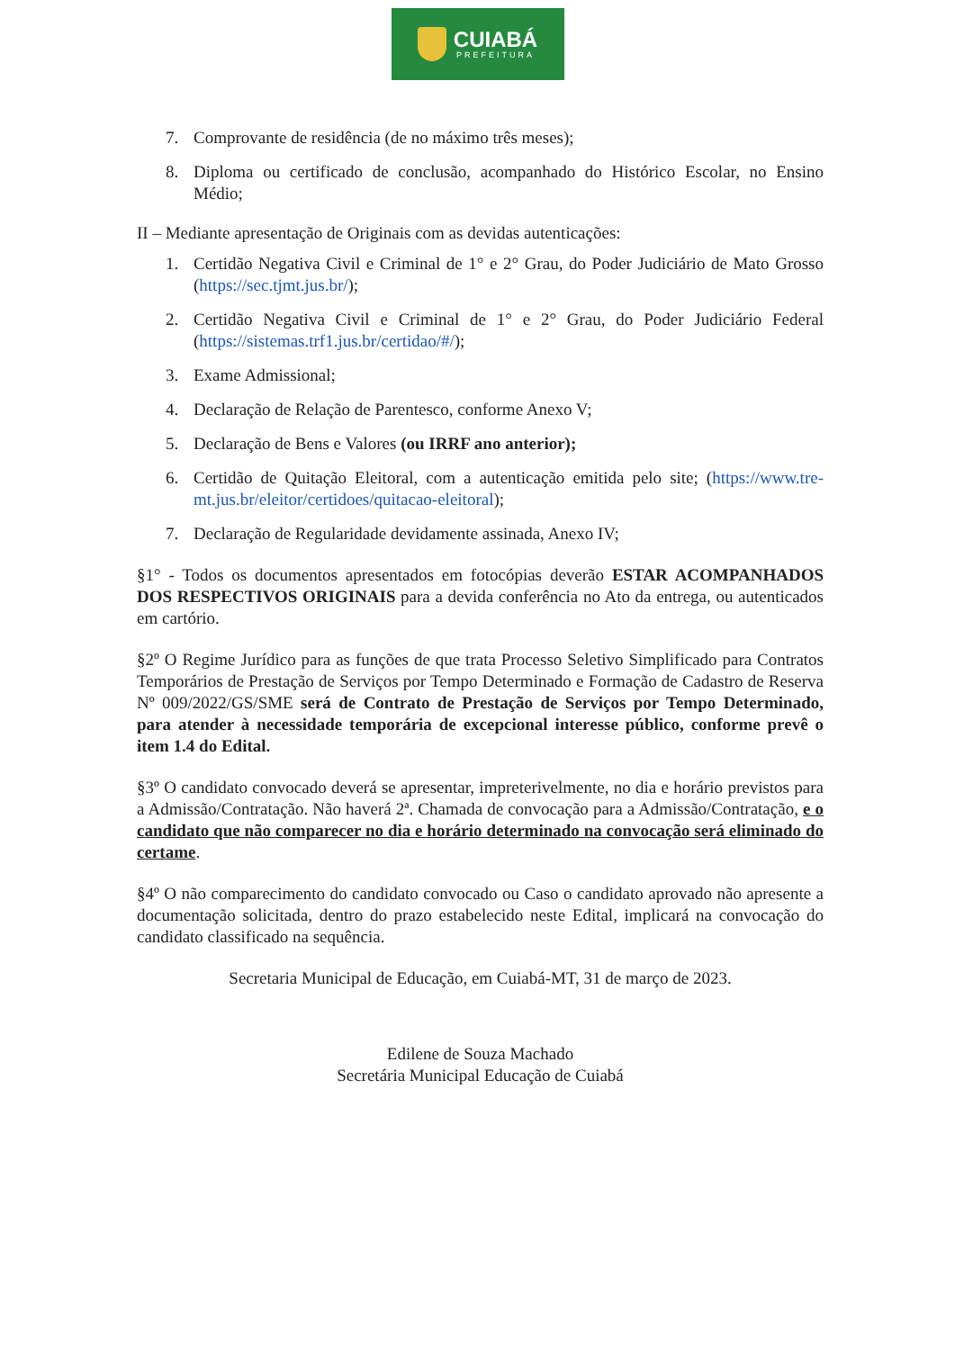CUIABÁ
PREFEITURA
7. Comprovante de residência (de no máximo três meses);
8. Diploma ou certificado de conclusão, acompanhado do Histórico Escolar, no Ensino Médio;
II – Mediante apresentação de Originais com as devidas autenticações:
1. Certidão Negativa Civil e Criminal de 1° e 2° Grau, do Poder Judiciário de Mato Grosso (https://sec.tjmt.jus.br/);
2. Certidão Negativa Civil e Criminal de 1° e 2° Grau, do Poder Judiciário Federal (https://sistemas.trf1.jus.br/certidao/#/);
3. Exame Admissional;
4. Declaração de Relação de Parentesco, conforme Anexo V;
5. Declaração de Bens e Valores (ou IRRF ano anterior);
6. Certidão de Quitação Eleitoral, com a autenticação emitida pelo site; (https://www.tre-mt.jus.br/eleitor/certidoes/quitacao-eleitoral);
7. Declaração de Regularidade devidamente assinada, Anexo IV;
§1° - Todos os documentos apresentados em fotocópias deverão ESTAR ACOMPANHADOS DOS RESPECTIVOS ORIGINAIS para a devida conferência no Ato da entrega, ou autenticados em cartório.
§2º O Regime Jurídico para as funções de que trata Processo Seletivo Simplificado para Contratos Temporários de Prestação de Serviços por Tempo Determinado e Formação de Cadastro de Reserva Nº 009/2022/GS/SME será de Contrato de Prestação de Serviços por Tempo Determinado, para atender à necessidade temporária de excepcional interesse público, conforme prevê o item 1.4 do Edital.
§3º O candidato convocado deverá se apresentar, impreterivelmente, no dia e horário previstos para a Admissão/Contratação. Não haverá 2ª. Chamada de convocação para a Admissão/Contratação, e o candidato que não comparecer no dia e horário determinado na convocação será eliminado do certame.
§4º O não comparecimento do candidato convocado ou Caso o candidato aprovado não apresente a documentação solicitada, dentro do prazo estabelecido neste Edital, implicará na convocação do candidato classificado na sequência.
Secretaria Municipal de Educação, em Cuiabá-MT, 31 de março de 2023.
Edilene de Souza Machado
Secretária Municipal Educação de Cuiabá